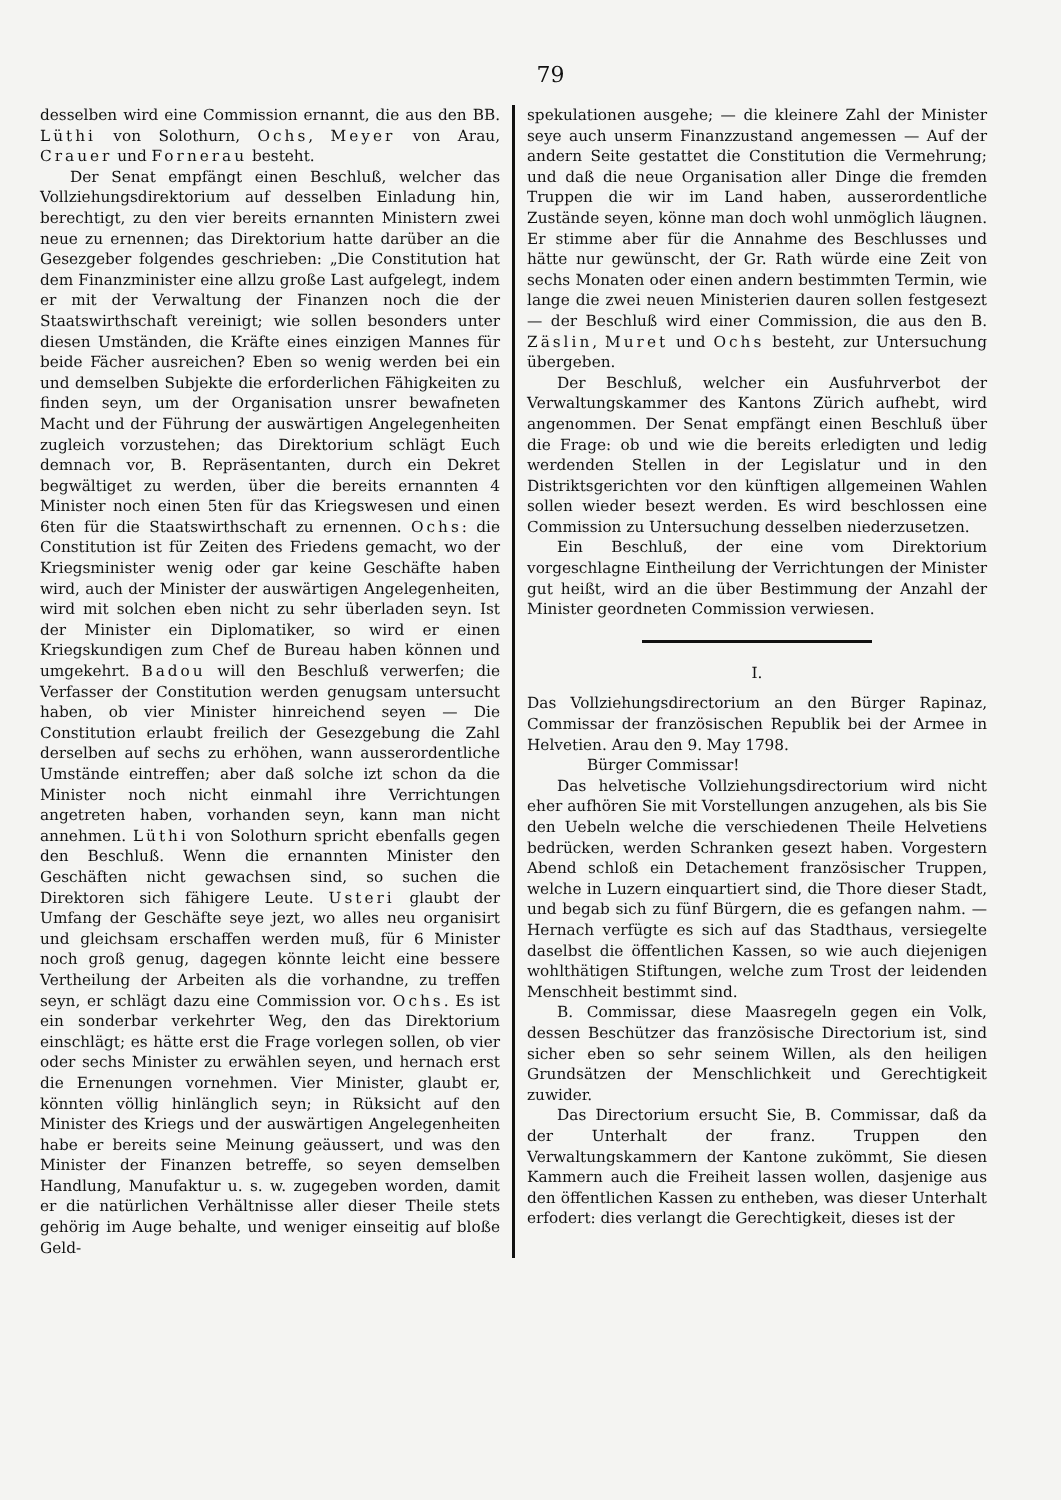79
desselben wird eine Commission ernannt, die aus den BB. Lüthi von Solothurn, Ochs, Meyer von Arau, Crauer und Fornerau besteht.
Der Senat empfängt einen Beschluß, welcher das Vollziehungsdirektorium auf desselben Einladung hin, berechtigt, zu den vier bereits ernannten Ministern zwei neue zu ernennen; das Direktorium hatte darüber an die Gesezgeber folgendes geschrieben: „Die Constitution hat dem Finanzminister eine allzu große Last aufgelegt, indem er mit der Verwaltung der Finanzen noch die der Staatswirthschaft vereinigt; wie sollen besonders unter diesen Umständen, die Kräfte eines einzigen Mannes für beide Fächer ausreichen? Eben so wenig werden bei ein und demselben Subjekte die erforderlichen Fähigkeiten zu finden seyn, um der Organisation unsrer bewafneten Macht und der Führung der auswärtigen Angelegenheiten zugleich vorzustehen; das Direktorium schlägt Euch demnach vor, B. Repräsentanten, durch ein Dekret begwältiget zu werden, über die bereits ernannten 4 Minister noch einen 5ten für das Kriegswesen und einen 6ten für die Staatswirthschaft zu ernennen. Ochs: die Constitution ist für Zeiten des Friedens gemacht, wo der Kriegsminister wenig oder gar keine Geschäfte haben wird, auch der Minister der auswärtigen Angelegenheiten, wird mit solchen eben nicht zu sehr überladen seyn. Ist der Minister ein Diplomatiker, so wird er einen Kriegskundigen zum Chef de Bureau haben können und umgekehrt. Badou will den Beschluß verwerfen; die Verfasser der Constitution werden genugsam untersucht haben, ob vier Minister hinreichend seyen — Die Constitution erlaubt freilich der Gesezgebung die Zahl derselben auf sechs zu erhöhen, wann ausserordentliche Umstände eintreffen; aber daß solche izt schon da die Minister noch nicht einmahl ihre Verrichtungen angetreten haben, vorhanden seyn, kann man nicht annehmen. Lüthi von Solothurn spricht ebenfalls gegen den Beschluß. Wenn die ernannten Minister den Geschäften nicht gewachsen sind, so suchen die Direktoren sich fähigere Leute. Usteri glaubt der Umfang der Geschäfte seye jezt, wo alles neu organisirt und gleichsam erschaffen werden muß, für 6 Minister noch groß genug, dagegen könnte leicht eine bessere Vertheilung der Arbeiten als die vorhandne, zu treffen seyn, er schlägt dazu eine Commission vor. Ochs. Es ist ein sonderbar verkehrter Weg, den das Direktorium einschlägt; es hätte erst die Frage vorlegen sollen, ob vier oder sechs Minister zu erwählen seyen, und hernach erst die Ernenungen vornehmen. Vier Minister, glaubt er, könnten völlig hinlänglich seyn; in Rüksicht auf den Minister des Kriegs und der auswärtigen Angelegenheiten habe er bereits seine Meinung geäussert, und was den Minister der Finanzen betreffe, so seyen demselben Handlung, Manufaktur u. s. w. zugegeben worden, damit er die natürlichen Verhältnisse aller dieser Theile stets gehörig im Auge behalte, und weniger einseitig auf bloße Geld-
spekulationen ausgehe; — die kleinere Zahl der Minister seye auch unserm Finanzzustand angemessen — Auf der andern Seite gestattet die Constitution die Vermehrung; und daß die neue Organisation aller Dinge die fremden Truppen die wir im Land haben, ausserordentliche Zustände seyen, könne man doch wohl unmöglich läugnen. Er stimme aber für die Annahme des Beschlusses und hätte nur gewünscht, der Gr. Rath würde eine Zeit von sechs Monaten oder einen andern bestimmten Termin, wie lange die zwei neuen Ministerien dauren sollen festgesezt — der Beschluß wird einer Commission, die aus den B. Zäslin, Muret und Ochs besteht, zur Untersuchung übergeben.
Der Beschluß, welcher ein Ausfuhrverbot der Verwaltungskammer des Kantons Zürich aufhebt, wird angenommen. Der Senat empfängt einen Beschluß über die Frage: ob und wie die bereits erledigten und ledig werdenden Stellen in der Legislatur und in den Distriktsgerichten vor den künftigen allgemeinen Wahlen sollen wieder besezt werden. Es wird beschlossen eine Commission zu Untersuchung desselben niederzusetzen.
Ein Beschluß, der eine vom Direktorium vorgeschlagne Eintheilung der Verrichtungen der Minister gut heißt, wird an die über Bestimmung der Anzahl der Minister geordneten Commission verwiesen.
I.
Das Vollziehungsdirectorium an den Bürger Rapinaz, Commissar der französischen Republik bei der Armee in Helvetien. Arau den 9. May 1798.
Bürger Commissar!
Das helvetische Vollziehungsdirectorium wird nicht eher aufhören Sie mit Vorstellungen anzugehen, als bis Sie den Uebeln welche die verschiedenen Theile Helvetiens bedrücken, werden Schranken gesezt haben. Vorgestern Abend schloß ein Detachement französischer Truppen, welche in Luzern einquartiert sind, die Thore dieser Stadt, und begab sich zu fünf Bürgern, die es gefangen nahm. — Hernach verfügte es sich auf das Stadthaus, versiegelte daselbst die öffentlichen Kassen, so wie auch diejenigen wohlthätigen Stiftungen, welche zum Trost der leidenden Menschheit bestimmt sind.
B. Commissar, diese Maasregeln gegen ein Volk, dessen Beschützer das französische Directorium ist, sind sicher eben so sehr seinem Willen, als den heiligen Grundsätzen der Menschlichkeit und Gerechtigkeit zuwider.
Das Directorium ersucht Sie, B. Commissar, daß da der Unterhalt der franz. Truppen den Verwaltungskammern der Kantone zukömmt, Sie diesen Kammern auch die Freiheit lassen wollen, dasjenige aus den öffentlichen Kassen zu entheben, was dieser Unterhalt erfodert: dies verlangt die Gerechtigkeit, dieses ist der